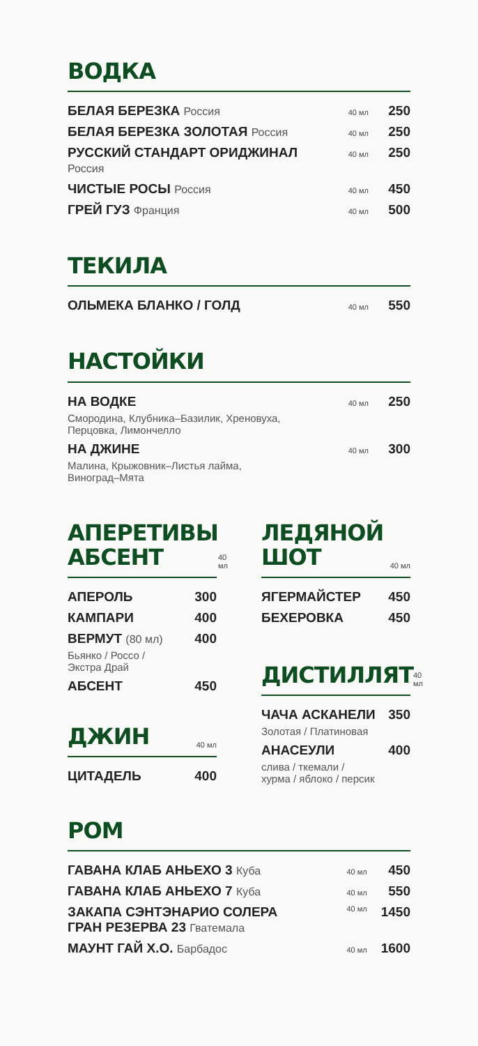ВОДКА
| БЕЛАЯ БЕРЕЗКА Россия | 40 мл | 250 |
| БЕЛАЯ БЕРЕЗКА ЗОЛОТАЯ Россия | 40 мл | 250 |
| РУССКИЙ СТАНДАРТ ОРИДЖИНАЛ Россия | 40 мл | 250 |
| ЧИСТЫЕ РОСЫ Россия | 40 мл | 450 |
| ГРЕЙ ГУЗ Франция | 40 мл | 500 |
ТЕКИЛА
| ОЛЬМЕКА БЛАНКО / ГОЛД | 40 мл | 550 |
НАСТОЙКИ
| НА ВОДКЕ | 40 мл | 250 |
| Смородина, Клубника–Базилик, Хреновуха, Перцовка, Лимончелло | | |
| НА ДЖИНЕ | 40 мл | 300 |
| Малина, Крыжовник–Листья лайма, Виноград–Мята | | |
АПЕРЕТИВЫ
АБСЕНТ
40 мл
| АПЕРОЛЬ | 300 |
| КАМПАРИ | 400 |
| ВЕРМУТ (80 мл) | 400 |
| Бьянко / Россо / Экстра Драй | |
| АБСЕНТ | 450 |
ДЖИН
40 мл
| ЦИТАДЕЛЬ | 400 |
ЛЕДЯНОЙ
ШОТ
40 мл
| ЯГЕРМАЙСТЕР | 450 |
| БЕХЕРОВКА | 450 |
ДИСТИЛЛЯТ
40 мл
| ЧАЧА АСКАНЕЛИ | 350 |
| Золотая / Платиновая | |
| АНАСЕУЛИ | 400 |
| слива / ткемали / хурма / яблоко / персик | |
РОМ
| ГАВАНА КЛАБ АНЬЕХО 3 Куба | 40 мл | 450 |
| ГАВАНА КЛАБ АНЬЕХО 7 Куба | 40 мл | 550 |
| ЗАКАПА СЭНТЭНАРИО СОЛЕРА ГРАН РЕЗЕРВА 23 Гватемала | 40 мл | 1450 |
| МАУНТ ГАЙ X.O. Барбадос | 40 мл | 1600 |